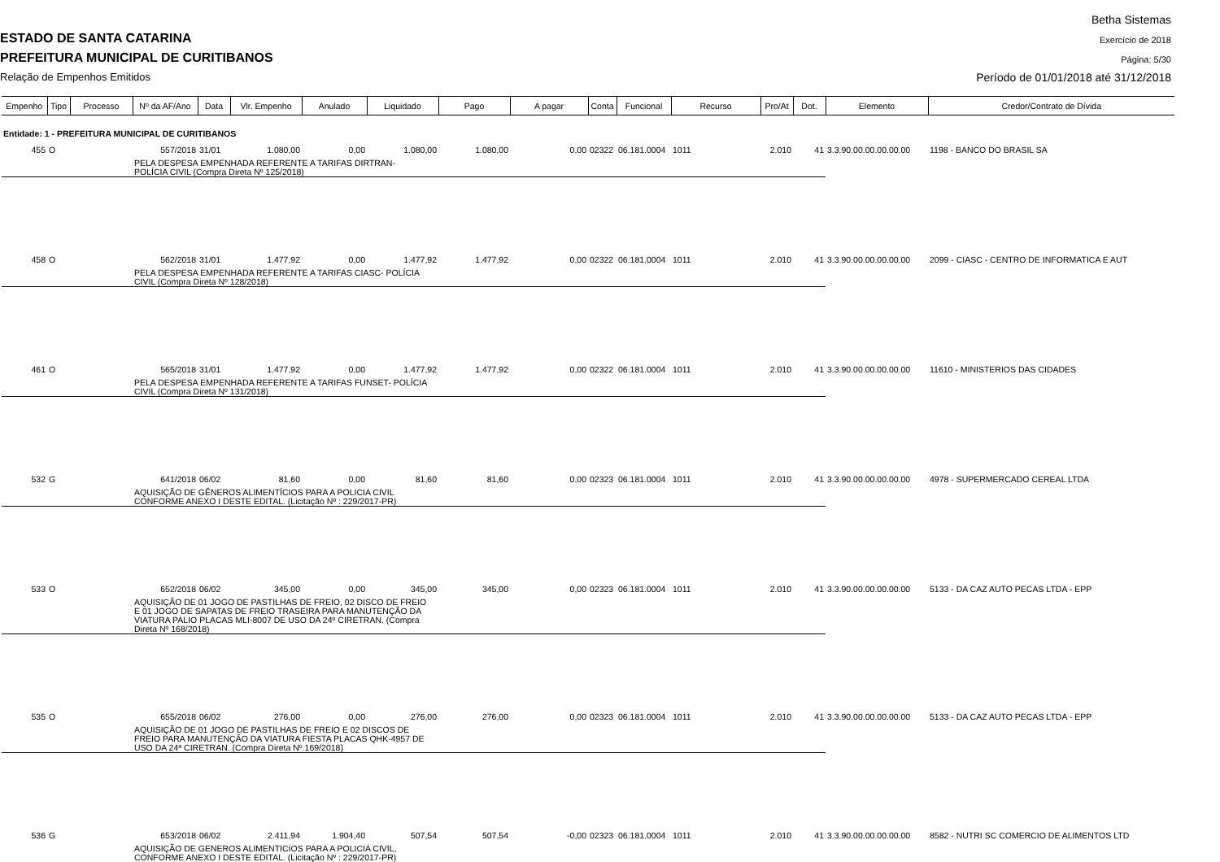Betha Sistemas
ESTADO DE SANTA CATARINA Exercício de 2018
PREFEITURA MUNICIPAL DE CURITIBANOS
Página: 5/30
Relação de Empenhos Emitidos
Período de 01/01/2018 até 31/12/2018
| Empenho | Tipo | Processo | Nº da AF/Ano | Data | Vlr. Empenho | Anulado | Liquidado | Pago | A pagar | Conta | Funcional | Recurso | Pro/At | Dot. | Elemento | Credor/Contrato de Dívida |
| --- | --- | --- | --- | --- | --- | --- | --- | --- | --- | --- | --- | --- | --- | --- | --- | --- |
| Entidade: 1 - PREFEITURA MUNICIPAL DE CURITIBANOS | | | | | | | | | | | | | | | | |
| 455 | O | | 557/2018 | 31/01 | 1.080,00 | 0,00 | 1.080,00 | 1.080,00 | 0,00 | 02322 | 06.181.0004 | 1011 | 2.010 | 41 | 3.3.90.00.00.00.00.00 | 1198 - BANCO DO BRASIL SA |
| | | | PELA DESPESA EMPENHADA REFERENTE A TARIFAS DIRTRAN- POLÍCIA CIVIL (Compra Direta Nº 125/2018) | | | | | | | | | | | | | |
| 458 | O | | 562/2018 | 31/01 | 1.477,92 | 0,00 | 1.477,92 | 1.477,92 | 0,00 | 02322 | 06.181.0004 | 1011 | 2.010 | 41 | 3.3.90.00.00.00.00.00 | 2099 - CIASC - CENTRO DE INFORMATICA E AUT |
| | | | PELA DESPESA EMPENHADA REFERENTE A TARIFAS CIASC- POLÍCIA CIVIL (Compra Direta Nº 128/2018) | | | | | | | | | | | | | |
| 461 | O | | 565/2018 | 31/01 | 1.477,92 | 0,00 | 1.477,92 | 1.477,92 | 0,00 | 02322 | 06.181.0004 | 1011 | 2.010 | 41 | 3.3.90.00.00.00.00.00 | 11610 - MINISTERIOS DAS CIDADES |
| | | | PELA DESPESA EMPENHADA REFERENTE A TARIFAS FUNSET- POLÍCIA CIVIL (Compra Direta Nº 131/2018) | | | | | | | | | | | | | |
| 532 | G | | 641/2018 | 06/02 | 81,60 | 0,00 | 81,60 | 81,60 | 0,00 | 02323 | 06.181.0004 | 1011 | 2.010 | 41 | 3.3.90.00.00.00.00.00 | 4978 - SUPERMERCADO CEREAL LTDA |
| | | | AQUISIÇÃO DE GÊNEROS ALIMENTÍCIOS PARA A POLICIA CIVIL CONFORME ANEXO I DESTE EDITAL. (Licitação Nº : 229/2017-PR) | | | | | | | | | | | | | |
| 533 | O | | 652/2018 | 06/02 | 345,00 | 0,00 | 345,00 | 345,00 | 0,00 | 02323 | 06.181.0004 | 1011 | 2.010 | 41 | 3.3.90.00.00.00.00.00 | 5133 - DA CAZ AUTO PECAS LTDA - EPP |
| | | | AQUISIÇÃO DE 01 JOGO DE PASTILHAS DE FREIO, 02 DISCO DE FREIO E 01 JOGO DE SAPATAS DE FREIO TRASEIRA PARA MANUTENÇÃO DA VIATURA PALIO PLACAS MLI-8007 DE USO DA 24º CIRETRAN. (Compra Direta Nº 168/2018) | | | | | | | | | | | | | |
| 535 | O | | 655/2018 | 06/02 | 276,00 | 0,00 | 276,00 | 276,00 | 0,00 | 02323 | 06.181.0004 | 1011 | 2.010 | 41 | 3.3.90.00.00.00.00.00 | 5133 - DA CAZ AUTO PECAS LTDA - EPP |
| | | | AQUISIÇÃO DE 01 JOGO DE PASTILHAS DE FREIO E 02 DISCOS DE FREIO PARA MANUTENÇÃO DA VIATURA FIESTA PLACAS QHK-4957 DE USO DA 24ª CIRETRAN. (Compra Direta Nº 169/2018) | | | | | | | | | | | | | |
| 536 | G | | 653/2018 | 06/02 | 2.411,94 | 1.904,40 | 507,54 | 507,54 | -0,00 | 02323 | 06.181.0004 | 1011 | 2.010 | 41 | 3.3.90.00.00.00.00.00 | 8582 - NUTRI SC COMERCIO DE ALIMENTOS LTD |
| | | | AQUISIÇÃO DE GENEROS ALIMENTICIOS PARA A POLICIA CIVIL, CONFORME ANEXO I DESTE EDITAL. (Licitação Nº : 229/2017-PR) | | | | | | | | | | | | | |